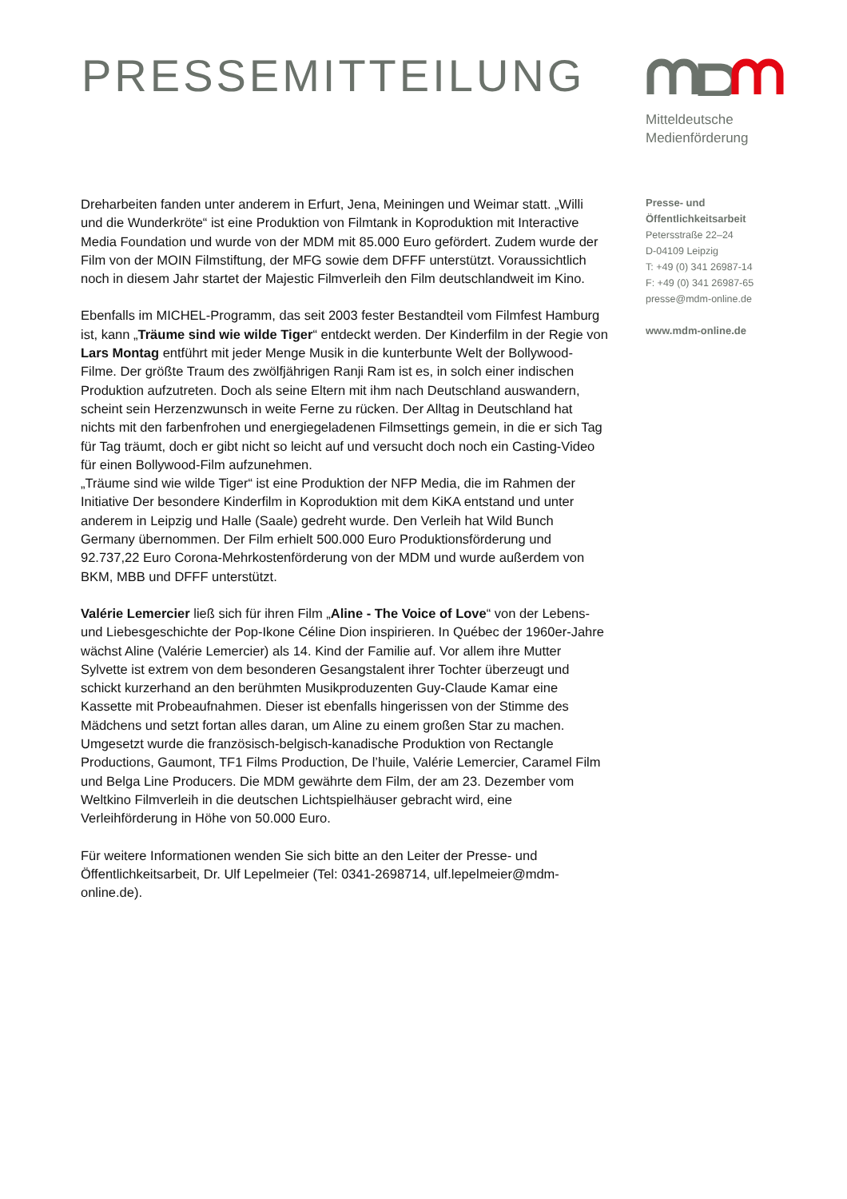PRESSEMITTEILUNG
Mitteldeutsche
Medienförderung
Dreharbeiten fanden unter anderem in Erfurt, Jena, Meiningen und Weimar statt. „Willi und die Wunderkröte“ ist eine Produktion von Filmtank in Koproduktion mit Interactive Media Foundation und wurde von der MDM mit 85.000 Euro gefördert. Zudem wurde der Film von der MOIN Filmstiftung, der MFG sowie dem DFFF unterstützt. Voraussichtlich noch in diesem Jahr startet der Majestic Filmverleih den Film deutschlandweit im Kino.
Ebenfalls im MICHEL-Programm, das seit 2003 fester Bestandteil vom Filmfest Hamburg ist, kann „Träume sind wie wilde Tiger“ entdeckt werden. Der Kinderfilm in der Regie von Lars Montag entführt mit jeder Menge Musik in die kunterbunte Welt der Bollywood-Filme. Der größte Traum des zwölfjährigen Ranji Ram ist es, in solch einer indischen Produktion aufzutreten. Doch als seine Eltern mit ihm nach Deutschland auswandern, scheint sein Herzenzwunsch in weite Ferne zu rücken. Der Alltag in Deutschland hat nichts mit den farbenfrohen und energiegeladenen Filmsettings gemein, in die er sich Tag für Tag träumt, doch er gibt nicht so leicht auf und versucht doch noch ein Casting-Video für einen Bollywood-Film aufzunehmen.
„Träume sind wie wilde Tiger“ ist eine Produktion der NFP Media, die im Rahmen der Initiative Der besondere Kinderfilm in Koproduktion mit dem KiKA entstand und unter anderem in Leipzig und Halle (Saale) gedreht wurde. Den Verleih hat Wild Bunch Germany übernommen. Der Film erhielt 500.000 Euro Produktionsförderung und 92.737,22 Euro Corona-Mehrkostenförderung von der MDM und wurde außerdem von BKM, MBB und DFFF unterstützt.
Valérie Lemercier ließ sich für ihren Film „Aline - The Voice of Love“ von der Lebens- und Liebesgeschichte der Pop-Ikone Céline Dion inspirieren. In Québec der 1960er-Jahre wächst Aline (Valérie Lemercier) als 14. Kind der Familie auf. Vor allem ihre Mutter Sylvette ist extrem von dem besonderen Gesangstalent ihrer Tochter überzeugt und schickt kurzerhand an den berühmten Musikproduzenten Guy-Claude Kamar eine Kassette mit Probeaufnahmen. Dieser ist ebenfalls hingerissen von der Stimme des Mädchens und setzt fortan alles daran, um Aline zu einem großen Star zu machen. Umgesetzt wurde die französisch-belgisch-kanadische Produktion von Rectangle Productions, Gaumont, TF1 Films Production, De l’huile, Valérie Lemercier, Caramel Film und Belga Line Producers. Die MDM gewährte dem Film, der am 23. Dezember vom Weltkino Filmverleih in die deutschen Lichtspielhäuser gebracht wird, eine Verleihförderung in Höhe von 50.000 Euro.
Für weitere Informationen wenden Sie sich bitte an den Leiter der Presse- und Öffentlichkeitsarbeit, Dr. Ulf Lepelmeier (Tel: 0341-2698714, ulf.lepelmeier@mdm-online.de).
Presse- und
Öffentlichkeitsarbeit
Petersstraße 22–24
D-04109 Leipzig
T: +49 (0) 341 26987-14
F: +49 (0) 341 26987-65
presse@mdm-online.de
www.mdm-online.de